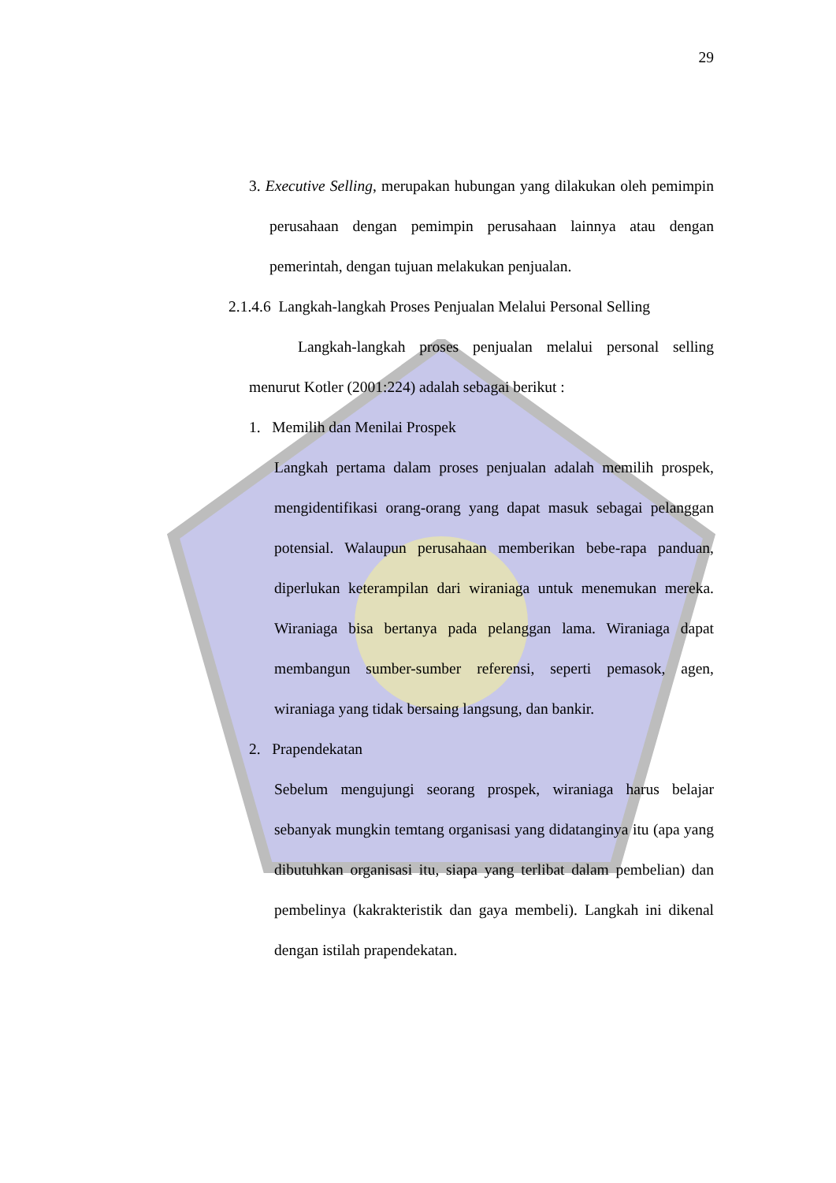29
3. Executive Selling, merupakan hubungan yang dilakukan oleh pemimpin perusahaan dengan pemimpin perusahaan lainnya atau dengan pemerintah, dengan tujuan melakukan penjualan.
2.1.4.6 Langkah-langkah Proses Penjualan Melalui Personal Selling
Langkah-langkah proses penjualan melalui personal selling menurut Kotler (2001:224) adalah sebagai berikut :
1. Memilih dan Menilai Prospek
Langkah pertama dalam proses penjualan adalah memilih prospek, mengidentifikasi orang-orang yang dapat masuk sebagai pelanggan potensial. Walaupun perusahaan memberikan bebe-rapa panduan, diperlukan keterampilan dari wiraniaga untuk menemukan mereka. Wiraniaga bisa bertanya pada pelanggan lama. Wiraniaga dapat membangun sumber-sumber referensi, seperti pemasok, agen, wiraniaga yang tidak bersaing langsung, dan bankir.
2. Prapendekatan
Sebelum mengujungi seorang prospek, wiraniaga harus belajar sebanyak mungkin temtang organisasi yang didatanginya itu (apa yang dibutuhkan organisasi itu, siapa yang terlibat dalam pembelian) dan pembelinya (kakrakteristik dan gaya membeli). Langkah ini dikenal dengan istilah prapendekatan.